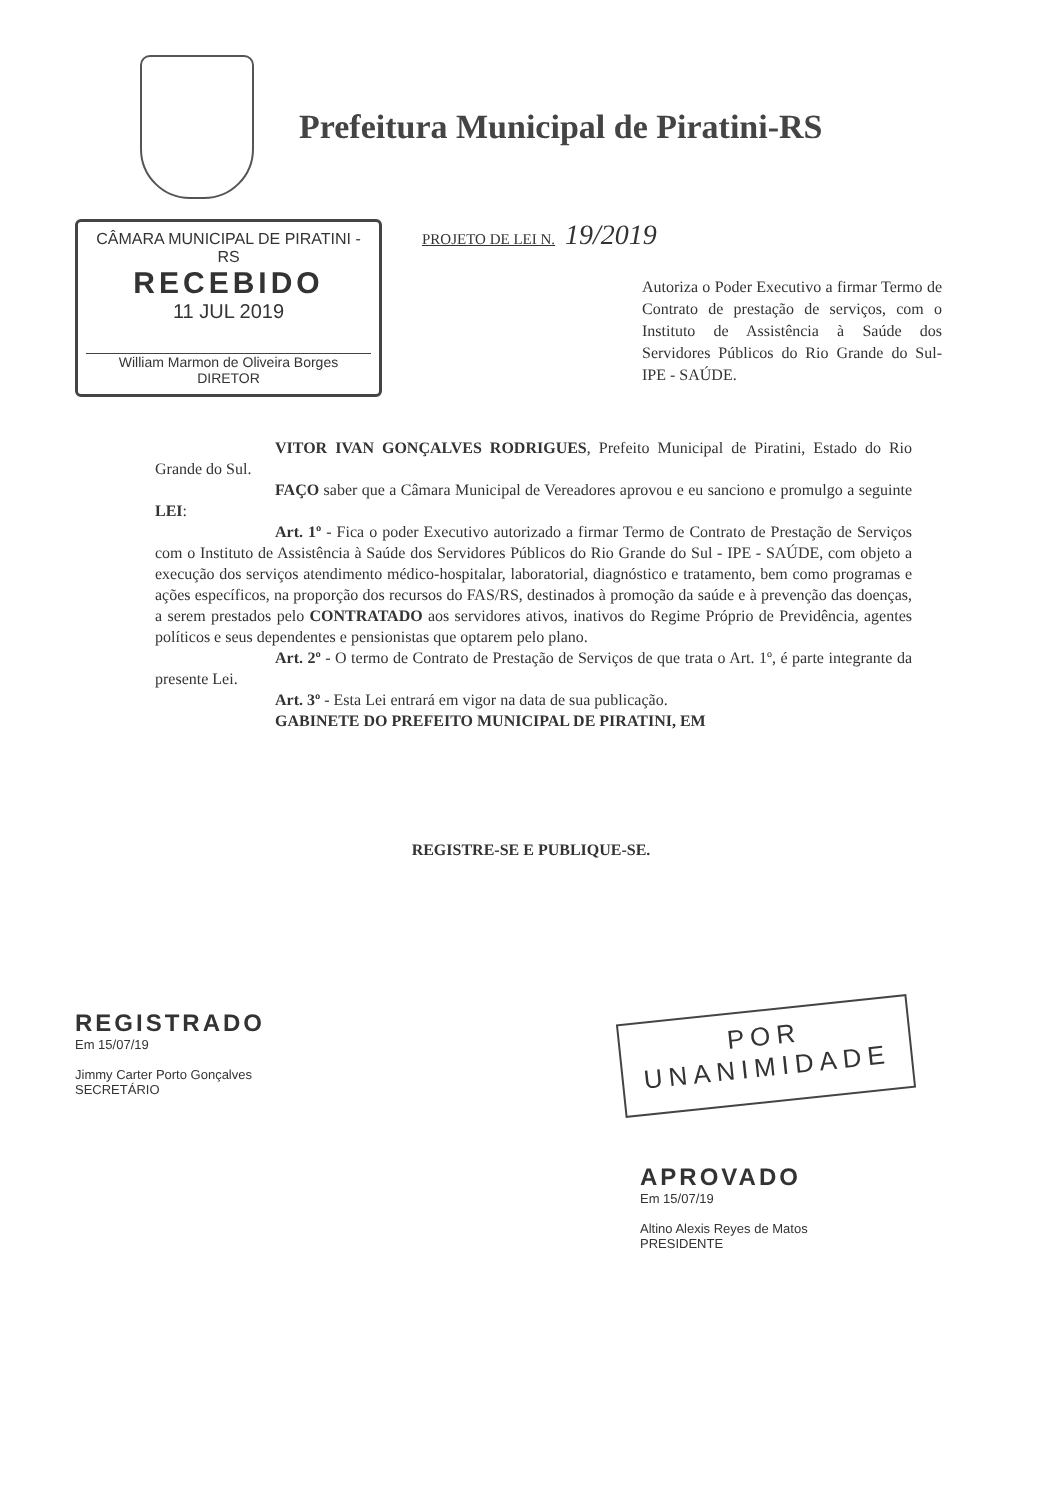Prefeitura Municipal de Piratini-RS
CÂMARA MUNICIPAL DE PIRATINI - RS
RECEBIDO
11 JUL 2019
William Marmon de Oliveira Borges
DIRETOR
PROJETO DE LEI N. 19/2019
Autoriza o Poder Executivo a firmar Termo de Contrato de prestação de serviços, com o Instituto de Assistência à Saúde dos Servidores Públicos do Rio Grande do Sul-IPE - SAÚDE.
VITOR IVAN GONÇALVES RODRIGUES, Prefeito Municipal de Piratini, Estado do Rio Grande do Sul.
FAÇO saber que a Câmara Municipal de Vereadores aprovou e eu sanciono e promulgo a seguinte LEI:
Art. 1º - Fica o poder Executivo autorizado a firmar Termo de Contrato de Prestação de Serviços com o Instituto de Assistência à Saúde dos Servidores Públicos do Rio Grande do Sul - IPE - SAÚDE, com objeto a execução dos serviços atendimento médico-hospitalar, laboratorial, diagnóstico e tratamento, bem como programas e ações específicos, na proporção dos recursos do FAS/RS, destinados à promoção da saúde e à prevenção das doenças, a serem prestados pelo CONTRATADO aos servidores ativos, inativos do Regime Próprio de Previdência, agentes políticos e seus dependentes e pensionistas que optarem pelo plano.
Art. 2º - O termo de Contrato de Prestação de Serviços de que trata o Art. 1º, é parte integrante da presente Lei.
Art. 3º - Esta Lei entrará em vigor na data de sua publicação.
GABINETE DO PREFEITO MUNICIPAL DE PIRATINI, EM
REGISTRE-SE E PUBLIQUE-SE.
REGISTRADO
Em 15/07/19
Jimmy Carter Porto Gonçalves
SECRETÁRIO
POR
UNANIMIDADE
APROVADO
Em 15/07/19
Altino Alexis Reyes de Matos
PRESIDENTE